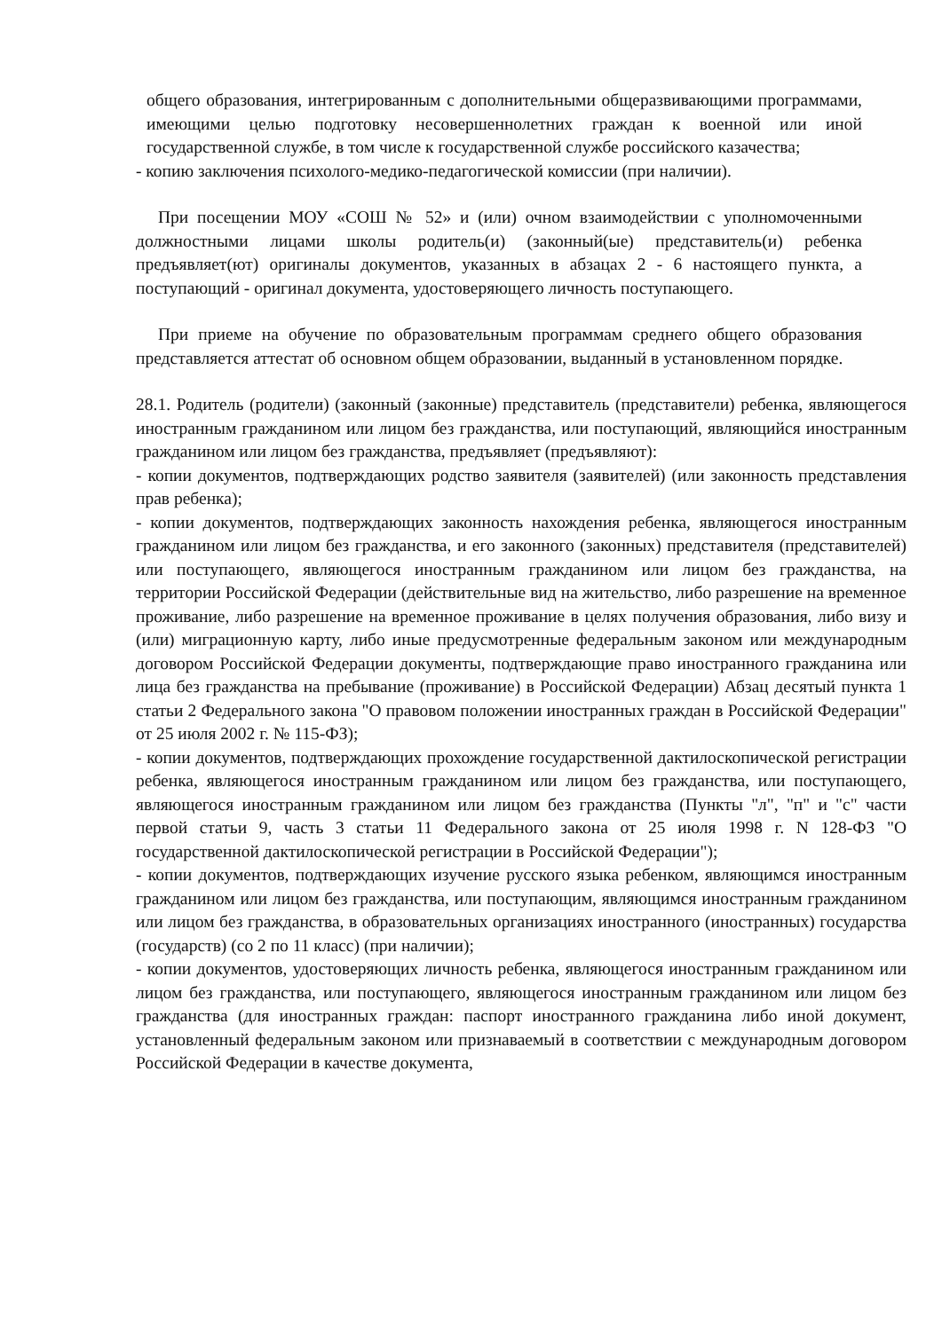общего образования, интегрированным с дополнительными общеразвивающими программами, имеющими целью подготовку несовершеннолетних граждан к военной или иной государственной службе, в том числе к государственной службе российского казачества;
- копию заключения психолого-медико-педагогической комиссии (при наличии).
При посещении МОУ «СОШ № 52» и (или) очном взаимодействии с уполномоченными должностными лицами школы родитель(и) (законный(ые) представитель(и) ребенка предъявляет(ют) оригиналы документов, указанных в абзацах 2 - 6 настоящего пункта, а поступающий - оригинал документа, удостоверяющего личность поступающего.
При приеме на обучение по образовательным программам среднего общего образования представляется аттестат об основном общем образовании, выданный в установленном порядке.
28.1. Родитель (родители) (законный (законные) представитель (представители) ребенка, являющегося иностранным гражданином или лицом без гражданства, или поступающий, являющийся иностранным гражданином или лицом без гражданства, предъявляет (предъявляют):
- копии документов, подтверждающих родство заявителя (заявителей) (или законность представления прав ребенка);
- копии документов, подтверждающих законность нахождения ребенка, являющегося иностранным гражданином или лицом без гражданства, и его законного (законных) представителя (представителей) или поступающего, являющегося иностранным гражданином или лицом без гражданства, на территории Российской Федерации (действительные вид на жительство, либо разрешение на временное проживание, либо разрешение на временное проживание в целях получения образования, либо визу и (или) миграционную карту, либо иные предусмотренные федеральным законом или международным договором Российской Федерации документы, подтверждающие право иностранного гражданина или лица без гражданства на пребывание (проживание) в Российской Федерации) Абзац десятый пункта 1 статьи 2 Федерального закона "О правовом положении иностранных граждан в Российской Федерации" от 25 июля 2002 г. № 115-ФЗ);
- копии документов, подтверждающих прохождение государственной дактилоскопической регистрации ребенка, являющегося иностранным гражданином или лицом без гражданства, или поступающего, являющегося иностранным гражданином или лицом без гражданства (Пункты "л", "п" и "с" части первой статьи 9, часть 3 статьи 11 Федерального закона от 25 июля 1998 г. N 128-ФЗ "О государственной дактилоскопической регистрации в Российской Федерации");
- копии документов, подтверждающих изучение русского языка ребенком, являющимся иностранным гражданином или лицом без гражданства, или поступающим, являющимся иностранным гражданином или лицом без гражданства, в образовательных организациях иностранного (иностранных) государства (государств) (со 2 по 11 класс) (при наличии);
- копии документов, удостоверяющих личность ребенка, являющегося иностранным гражданином или лицом без гражданства, или поступающего, являющегося иностранным гражданином или лицом без гражданства (для иностранных граждан: паспорт иностранного гражданина либо иной документ, установленный федеральным законом или признаваемый в соответствии с международным договором Российской Федерации в качестве документа,